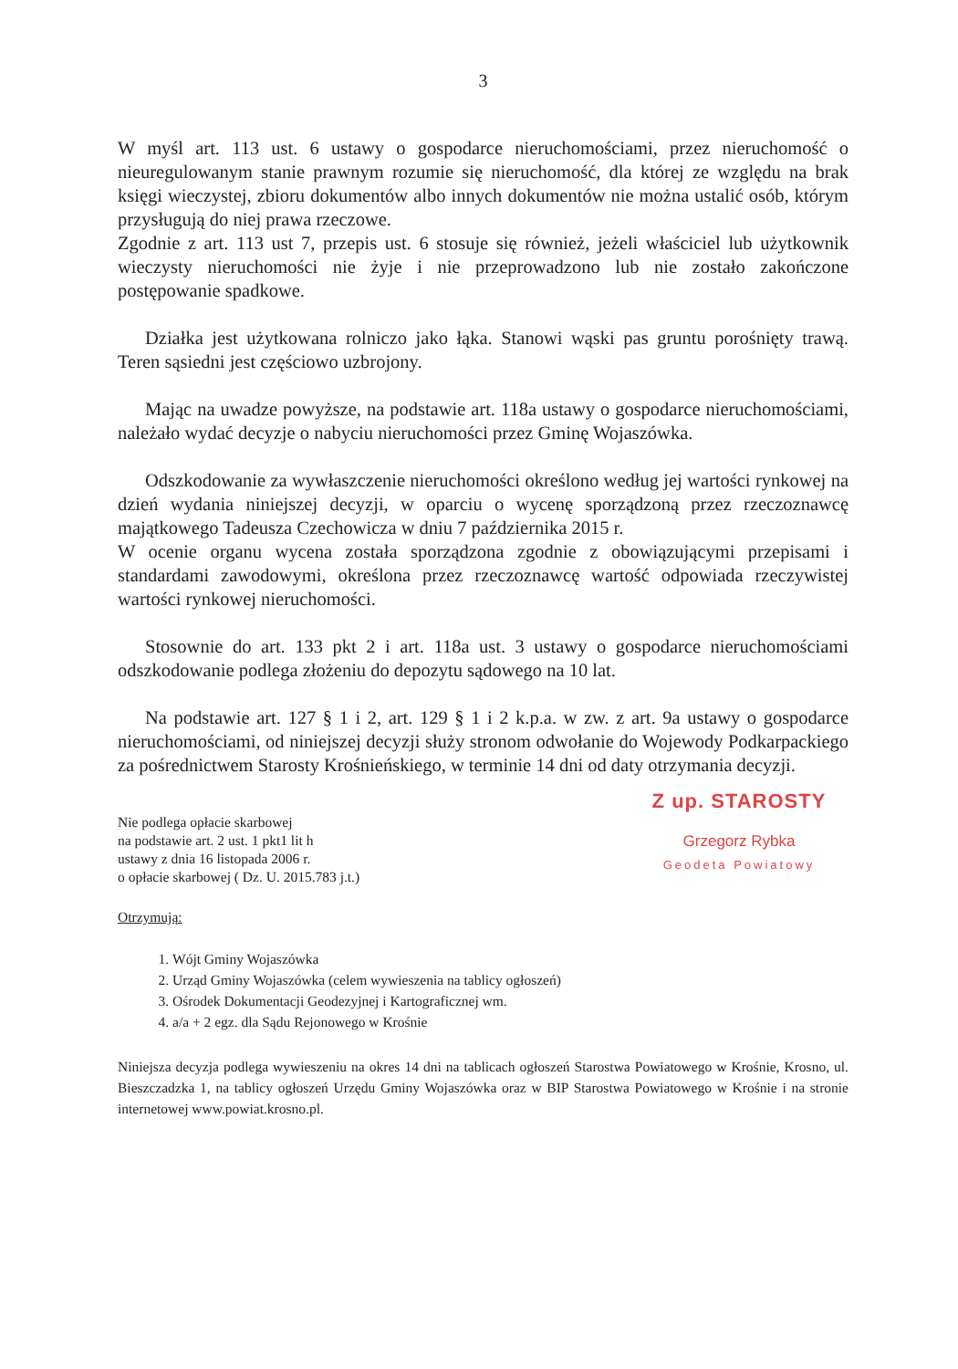3
W myśl art. 113 ust. 6 ustawy o gospodarce nieruchomościami, przez nieruchomość o nieuregulowanym stanie prawnym rozumie się nieruchomość, dla której ze względu na brak księgi wieczystej, zbioru dokumentów albo innych dokumentów nie można ustalić osób, którym przysługują do niej prawa rzeczowe.
Zgodnie z art. 113 ust 7, przepis ust. 6 stosuje się również, jeżeli właściciel lub użytkownik wieczysty nieruchomości nie żyje i nie przeprowadzono lub nie zostało zakończone postępowanie spadkowe.
Działka jest użytkowana rolniczo jako łąka. Stanowi wąski pas gruntu porośnięty trawą. Teren sąsiedni jest częściowo uzbrojony.
Mając na uwadze powyższe, na podstawie art. 118a ustawy o gospodarce nieruchomościami, należało wydać decyzje o nabyciu nieruchomości przez Gminę Wojaszówka.
Odszkodowanie za wywłaszczenie nieruchomości określono według jej wartości rynkowej na dzień wydania niniejszej decyzji, w oparciu o wycenę sporządzoną przez rzeczoznawcę majątkowego Tadeusza Czechowicza w dniu 7 października 2015 r.
W ocenie organu wycena została sporządzona zgodnie z obowiązującymi przepisami i standardami zawodowymi, określona przez rzeczoznawcę wartość odpowiada rzeczywistej wartości rynkowej nieruchomości.
Stosownie do art. 133 pkt 2 i art. 118a ust. 3 ustawy o gospodarce nieruchomościami odszkodowanie podlega złożeniu do depozytu sądowego na 10 lat.
Na podstawie art. 127 § 1 i 2, art. 129 § 1 i 2 k.p.a. w zw. z art. 9a ustawy o gospodarce nieruchomościami, od niniejszej decyzji służy stronom odwołanie do Wojewody Podkarpackiego za pośrednictwem Starosty Krośnieńskiego, w terminie 14 dni od daty otrzymania decyzji.
Nie podlega opłacie skarbowej
na podstawie art. 2 ust. 1 pkt1 lit h
ustawy z dnia 16 listopada 2006 r.
o opłacie skarbowej ( Dz. U. 2015.783 j.t.)
Z up. STAROSTY
Grzegorz Rybka
Geodeta Powiatowy
Otrzymują:
1. Wójt Gminy Wojaszówka
2. Urząd Gminy Wojaszówka (celem wywieszenia na tablicy ogłoszeń)
3. Ośrodek Dokumentacji Geodezyjnej i Kartograficznej wm.
4. a/a + 2 egz. dla Sądu Rejonowego w Krośnie
Niniejsza decyzja podlega wywieszeniu na okres 14 dni na tablicach ogłoszeń Starostwa Powiatowego w Krośnie, Krosno, ul. Bieszczadzka 1, na tablicy ogłoszeń Urzędu Gminy Wojaszówka oraz w BIP Starostwa Powiatowego w Krośnie i na stronie internetowej www.powiat.krosno.pl.